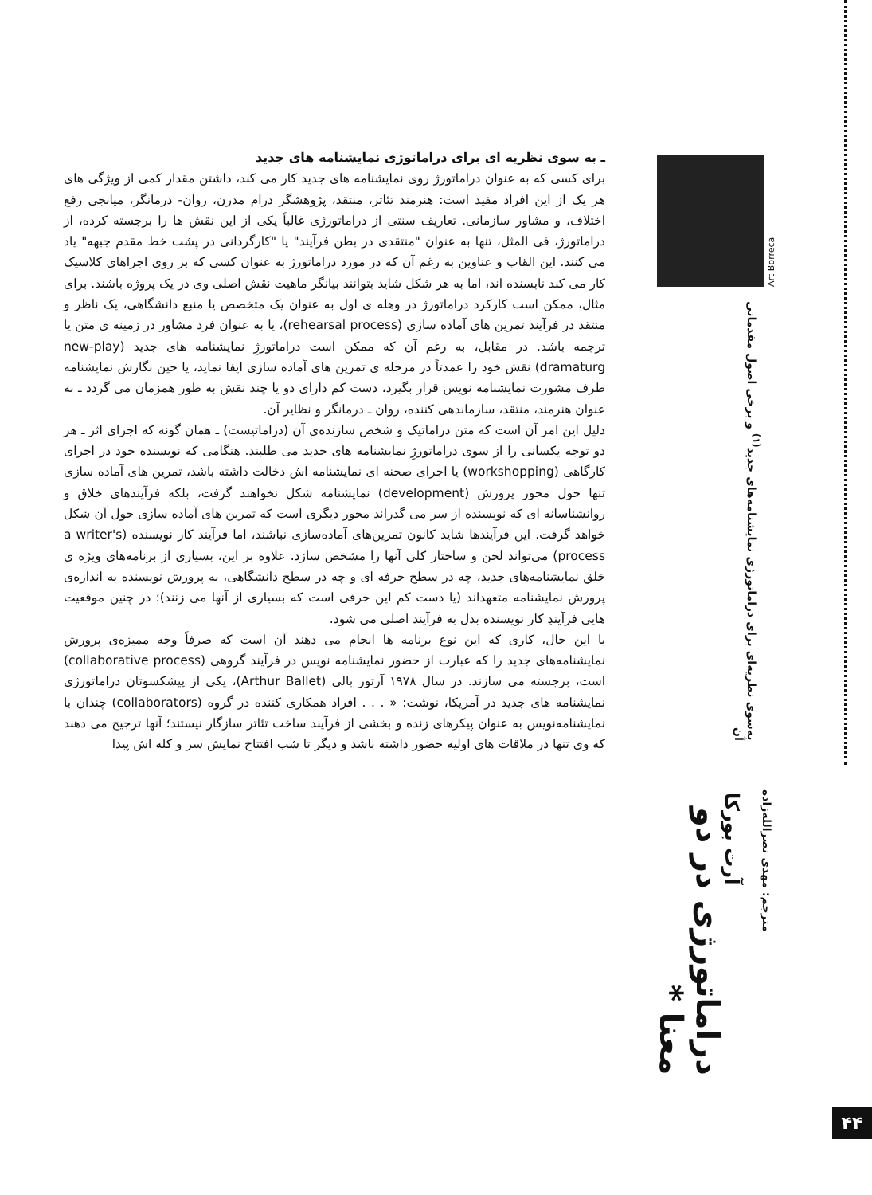Art Borreca
به‌سوی نظریه‌ای برای دراماتورژی نمایشنامه‌های جدید<sup>(۱)</sup> و برخی اصول مقدماتی آن
دراماتورژی در دو معنا *
آرت بورکا
مترجم: مهدی نصرالله‌زاده
ـ به سوی نظریه ای برای دراماتوژی نمایشنامه های جدید
برای کسی که به عنوان دراماتورژ روی نمایشنامه های جدید کار می کند، داشتن مقدار کمی از ویژگی های هر یک از این افراد مفید است: هنرمند تئاتر، منتقد، پژوهشگر درام مدرن، روان- درمانگر، میانجی رفع اختلاف، و مشاور سازمانی. تعاریف سنتی از دراماتورژی غالباً یکی از این نقش ها را برجسته کرده، از دراماتورژ، فی المثل، تنها به عنوان "منتقدی در بطن فرآیند" یا "کارگردانی در پشت خط مقدم جبهه" یاد می کنند. این القاب و عناوین به رغم آن که در مورد دراماتورژ به عنوان کسی که بر روی اجراهای کلاسیک کار می کند نابسنده اند، اما به هر شکل شاید بتوانند بیانگر ماهیت نقش اصلی وی در یک پروژه باشند. برای مثال، ممکن است کارکرد دراماتورژ در وهله ی اول به عنوان یک متخصص یا منبع دانشگاهی، یک ناظر و منتقد در فرآیند تمرین های آماده سازی (rehearsal process)، یا به عنوان فرد مشاور در زمینه ی متن یا ترجمه باشد. در مقابل، به رغم آن که ممکن است دراماتورژِ نمایشنامه های جدید (new-play dramaturg) نقش خود را عمدتاً در مرحله ی تمرین های آماده سازی ایفا نماید، یا حین نگارش نمایشنامه طرف مشورت نمایشنامه نویس قرار بگیرد، دست کم دارای دو یا چند نقش به طور همزمان می گردد ـ به عنوان هنرمند، منتقد، سازماندهی کننده، روان ـ درمانگر و نظایر آن.
دلیل این امر آن است که متن دراماتیک و شخص سازنده‌ی آن (دراماتیست) ـ همان گونه که اجرای اثر ـ هر دو توجه یکسانی را از سوی دراماتورژِ نمایشنامه های جدید می طلبند. هنگامی که نویسنده خود در اجرای کارگاهی (workshopping) یا اجرای صحنه ای نمایشنامه اش دخالت داشته باشد، تمرین های آماده سازی تنها حول محور پرورش (development) نمایشنامه شکل نخواهند گرفت، بلکه فرآیندهای خلاق و روانشناسانه ای که نویسنده از سر می گذراند محور دیگری است که تمرین های آماده سازی حول آن شکل خواهد گرفت. این فرآیندها شاید کانون تمرین‌های آماده‌سازی نباشند، اما فرآیند کار نویسنده (a writer's process) می‌تواند لحن و ساختار کلی آنها را مشخص سازد. علاوه بر این، بسیاری از برنامه‌های ویژه ی خلق نمایشنامه‌های جدید، چه در سطح حرفه ای و چه در سطح دانشگاهی، به پرورش نویسنده به اندازه‌ی پرورش نمایشنامه متعهداند (یا دست کم این حرفی است که بسیاری از آنها می زنند)؛ در چنین موقعیت هایی فرآیندِ کار نویسنده بدل به فرآیند اصلی می شود.
با این حال، کاری که این نوع برنامه ها انجام می دهند آن است که صرفاً وجه ممیزه‌ی پرورش نمایشنامه‌های جدید را که عبارت از حضور نمایشنامه نویس در فرآیند گروهی (collaborative process) است، برجسته می سازند. در سال ۱۹۷۸ آرتور بالی (Arthur Ballet)، یکی از پیشکسوتان دراماتورژی نمایشنامه های جدید در آمریکا، نوشت: « . . . افراد همکاری کننده در گروه (collaborators) چندان با نمایشنامه‌نویس به عنوان پیکرهای زنده و بخشی از فرآیند ساخت تئاتر سازگار نیستند؛ آنها ترجیح می دهند که وی تنها در ملاقات های اولیه حضور داشته باشد و دیگر تا شب افتتاح نمایش سر و کله اش پیدا
۴۴